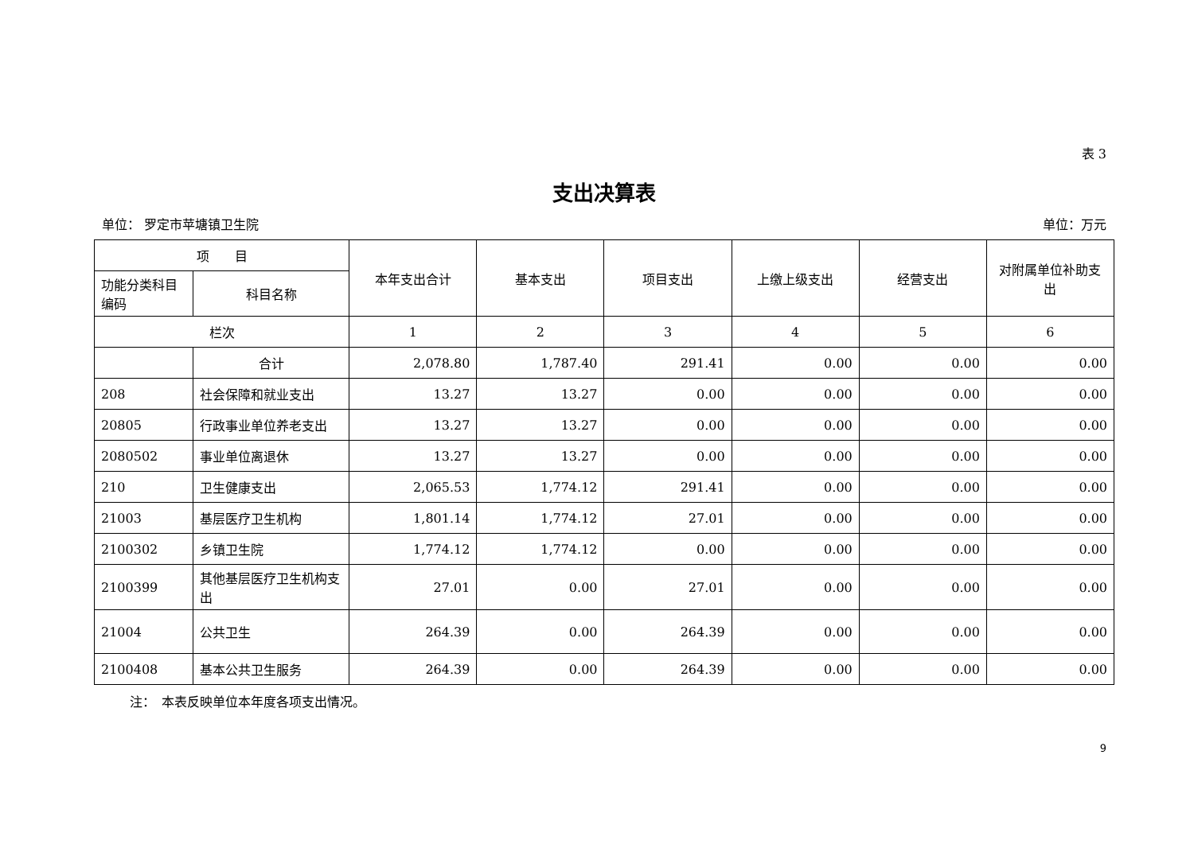表 3
支出决算表
单位： 罗定市苹塘镇卫生院 单位：万元
| 项 目 | | 本年支出合计 | 基本支出 | 项目支出 | 上缴上级支出 | 经营支出 | 对附属单位补助支出 |
| --- | --- | --- | --- | --- | --- | --- | --- |
| 功能分类科目编码 | 科目名称 | | | | | | |
| 栏次 | | 1 | 2 | 3 | 4 | 5 | 6 |
| | 合计 | 2,078.80 | 1,787.40 | 291.41 | 0.00 | 0.00 | 0.00 |
| 208 | 社会保障和就业支出 | 13.27 | 13.27 | 0.00 | 0.00 | 0.00 | 0.00 |
| 20805 | 行政事业单位养老支出 | 13.27 | 13.27 | 0.00 | 0.00 | 0.00 | 0.00 |
| 2080502 | 事业单位离退休 | 13.27 | 13.27 | 0.00 | 0.00 | 0.00 | 0.00 |
| 210 | 卫生健康支出 | 2,065.53 | 1,774.12 | 291.41 | 0.00 | 0.00 | 0.00 |
| 21003 | 基层医疗卫生机构 | 1,801.14 | 1,774.12 | 27.01 | 0.00 | 0.00 | 0.00 |
| 2100302 | 乡镇卫生院 | 1,774.12 | 1,774.12 | 0.00 | 0.00 | 0.00 | 0.00 |
| 2100399 | 其他基层医疗卫生机构支出 | 27.01 | 0.00 | 27.01 | 0.00 | 0.00 | 0.00 |
| 21004 | 公共卫生 | 264.39 | 0.00 | 264.39 | 0.00 | 0.00 | 0.00 |
| 2100408 | 基本公共卫生服务 | 264.39 | 0.00 | 264.39 | 0.00 | 0.00 | 0.00 |
注：　本表反映单位本年度各项支出情况。
9